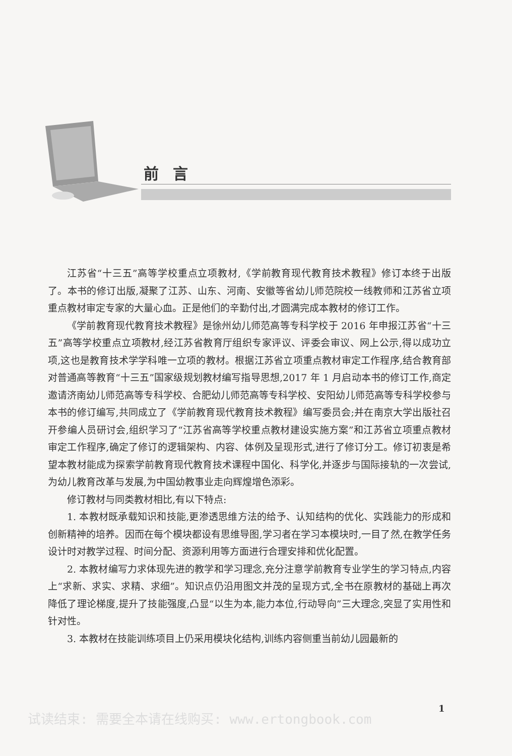前言
江苏省“十三五”高等学校重点立项教材,《学前教育现代教育技术教程》修订本终于出版了。本书的修订出版,凝聚了江苏、山东、河南、安徽等省幼儿师范院校一线教师和江苏省立项重点教材审定专家的大量心血。正是他们的辛勤付出,才圆满完成本教材的修订工作。
《学前教育现代教育技术教程》是徐州幼儿师范高等专科学校于 2016 年申报江苏省“十三五”高等学校重点立项教材,经江苏省教育厅组织专家评议、评委会审议、网上公示,得以成功立项,这也是教育技术学学科唯一立项的教材。根据江苏省立项重点教材审定工作程序,结合教育部对普通高等教育“十三五”国家级规划教材编写指导思想,2017 年 1 月启动本书的修订工作,商定邀请济南幼儿师范高等专科学校、合肥幼儿师范高等专科学校、安阳幼儿师范高等专科学校参与本书的修订编写,共同成立了《学前教育现代教育技术教程》编写委员会;并在南京大学出版社召开参编人员研讨会,组织学习了“江苏省高等学校重点教材建设实施方案”和江苏省立项重点教材审定工作程序,确定了修订的逻辑架构、内容、体例及呈现形式,进行了修订分工。修订初衷是希望本教材能成为探索学前教育现代教育技术课程中国化、科学化,并逐步与国际接轨的一次尝试,为幼儿教育改革与发展,为中国幼教事业走向辉煌增色添彩。
修订教材与同类教材相比,有以下特点:
1. 本教材既承载知识和技能,更渗透思维方法的给予、认知结构的优化、实践能力的形成和创新精神的培养。因而在每个模块都设有思维导图,学习者在学习本模块时,一目了然,在教学任务设计时对教学过程、时间分配、资源利用等方面进行合理安排和优化配置。
2. 本教材编写力求体现先进的教学和学习理念,充分注意学前教育专业学生的学习特点,内容上“求新、求实、求精、求细”。知识点仍沿用图文并茂的呈现方式,全书在原教材的基础上再次降低了理论梯度,提升了技能强度,凸显“以生为本,能力本位,行动导向”三大理念,突显了实用性和针对性。
3. 本教材在技能训练项目上仍采用模块化结构,训练内容侧重当前幼儿园最新的
1
试读结束: 需要全本请在线购买: www.ertongbook.com